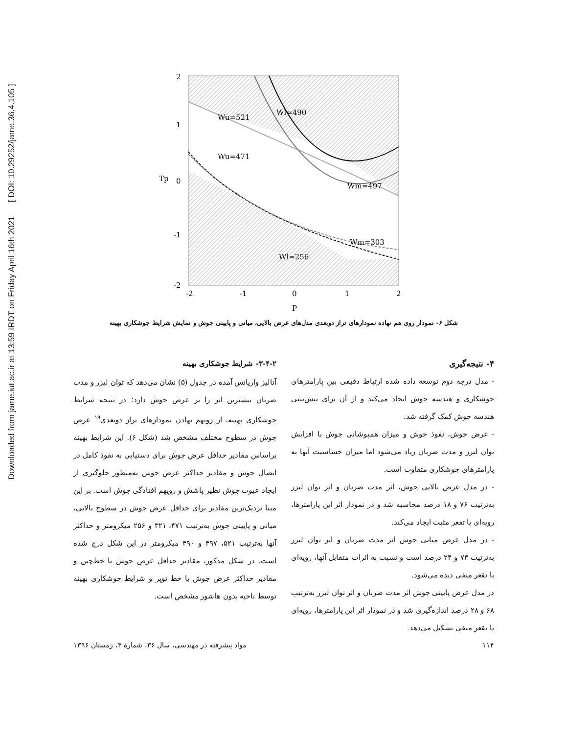Downloaded from jame.iut.ac.ir at 13:59 IRDT on Friday April 16th 2021 [ DOI: 10.29252/jame.36.4.105 ]
2
1
0
-1
-2
-2
-1
0
1
2
P
Tp
Wu=521
Wl=490
Wu=471
Wm=497
Wm=303
Wl=256
شکل ۶- نمودار روی هم نهاده نمودارهای تراز دوبعدی مدل‌های عرض بالایی، میانی و پایینی جوش و نمایش شرایط جوشکاری بهینه
۳-۴-۲- شرایط جوشکاری بهینه
آنالیز واریانس آمده در جدول (۵) نشان می‌دهد که توان لیزر و مدت ضربان بیشترین اثر را بر عرض جوش دارد؛ در نتیجه شرایط جوشکاری بهینه، از رویهم نهادن نمودارهای تراز دوبعدی<sup>۱۹</sup> عرض جوش در سطوح مختلف مشخص شد (شکل ۶). این شرایط بهینه براساس مقادیر حداقل عرض جوش برای دستیابی به نفوذ کامل در اتصال جوش و مقادیر حداکثر عرض جوش به‌منظور جلوگیری از ایجاد عیوب جوش نظیر پاشش و رویهم افتادگی جوش است. بر این مبنا نزدیک‌ترین مقادیر برای حداقل عرض جوش در سطوح بالایی، میانی و پایینی جوش به‌ترتیب ۴۷۱، ۳۲۱ و ۲۵۶ میکرومتر و حداکثر آنها به‌ترتیب ۵۲۱، ۴۹۷ و ۴۹۰ میکرومتر در این شکل درج شده است. در شکل مذکور، مقادیر حداقل عرض جوش با خط‌چین و مقادیر حداکثر عرض جوش با خط توپر و شرایط جوشکاری بهینه توسط ناحیه بدون هاشور مشخص است.
۴- نتیجه‌گیری
- مدل درجه دوم توسعه داده شده ارتباط دقیقی بین پارامترهای جوشکاری و هندسه جوش ایجاد می‌کند و از آن برای پیش‌بینی هندسه جوش کمک گرفته شد.
- عرض جوش، نفوذ جوش و میزان همپوشانی جوش با افزایش توان لیزر و مدت ضربان زیاد می‌شود اما میزان حساسیت آنها به پارامترهای جوشکاری متفاوت است.
- در مدل عرض بالایی جوش، اثر مدت ضربان و اثر توان لیزر به‌ترتیب ۷۶ و ۱۸ درصد محاسبه شد و در نمودار اثر این پارامترها، رویه‌ای با تقعر مثبت ایجاد می‌کند.
- در مدل عرض میانی جوش اثر مدت ضربان و اثر توان لیزر به‌ترتیب ۷۳ و ۲۴ درصد است و نسبت به اثرات متقابل آنها، رویه‌ای با تقعر منفی دیده می‌شود.
در مدل عرض پایینی جوش اثر مدت ضربان و اثر توان لیزر به‌ترتیب ۶۸ و ۲۸ درصد اندازه‌گیری شد و در نمودار اثر این پارامترها، رویه‌ای با تقعر منفی تشکیل می‌دهد.
۱۱۴ مواد پیشرفته در مهندسی، سال ۳۶، شمارهٔ ۴، زمستان ۱۳۹۶